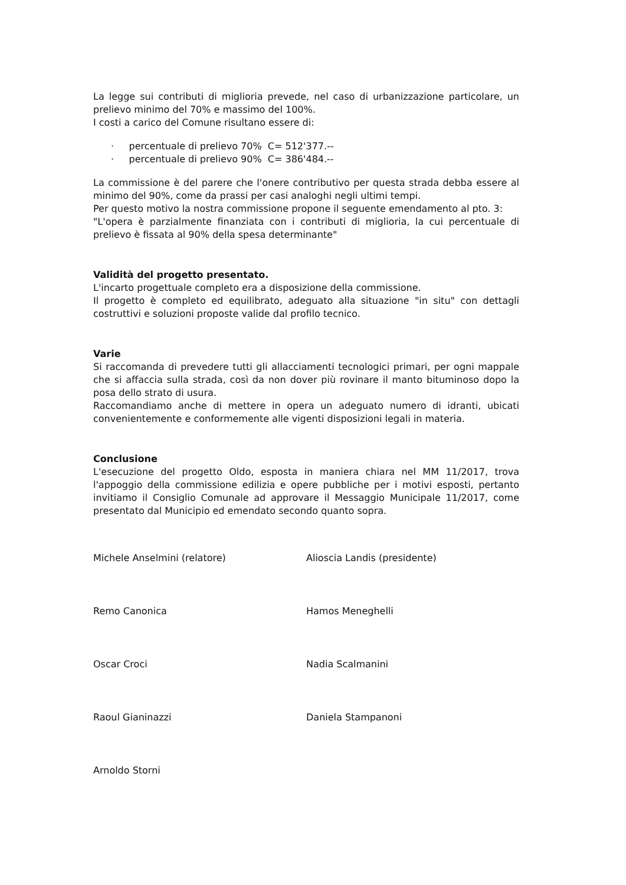La legge sui contributi di miglioria prevede, nel caso di urbanizzazione particolare, un prelievo minimo del 70% e massimo del 100%.
I costi a carico del Comune risultano essere di:
· percentuale di prelievo 70% C= 512'377.--
· percentuale di prelievo 90% C= 386'484.--
La commissione è del parere che l'onere contributivo per questa strada debba essere al minimo del 90%, come da prassi per casi analoghi negli ultimi tempi.
Per questo motivo la nostra commissione propone il seguente emendamento al pto. 3:
"L'opera è parzialmente finanziata con i contributi di miglioria, la cui percentuale di prelievo è fissata al 90% della spesa determinante"
Validità del progetto presentato.
L'incarto progettuale completo era a disposizione della commissione.
Il progetto è completo ed equilibrato, adeguato alla situazione "in situ" con dettagli costruttivi e soluzioni proposte valide dal profilo tecnico.
Varie
Si raccomanda di prevedere tutti gli allacciamenti tecnologici primari, per ogni mappale che si affaccia sulla strada, così da non dover più rovinare il manto bituminoso dopo la posa dello strato di usura.
Raccomandiamo anche di mettere in opera un adeguato numero di idranti, ubicati convenientemente e conformemente alle vigenti disposizioni legali in materia.
Conclusione
L'esecuzione del progetto Oldo, esposta in maniera chiara nel MM 11/2017, trova l'appoggio della commissione edilizia e opere pubbliche per i motivi esposti, pertanto invitiamo il Consiglio Comunale ad approvare il Messaggio Municipale 11/2017, come presentato dal Municipio ed emendato secondo quanto sopra.
Michele Anselmini (relatore)
Remo Canonica
Oscar Croci
Raoul Gianinazzi
Arnoldo Storni
Alioscia Landis (presidente)
Hamos Meneghelli
Nadia Scalmanini
Daniela Stampanoni